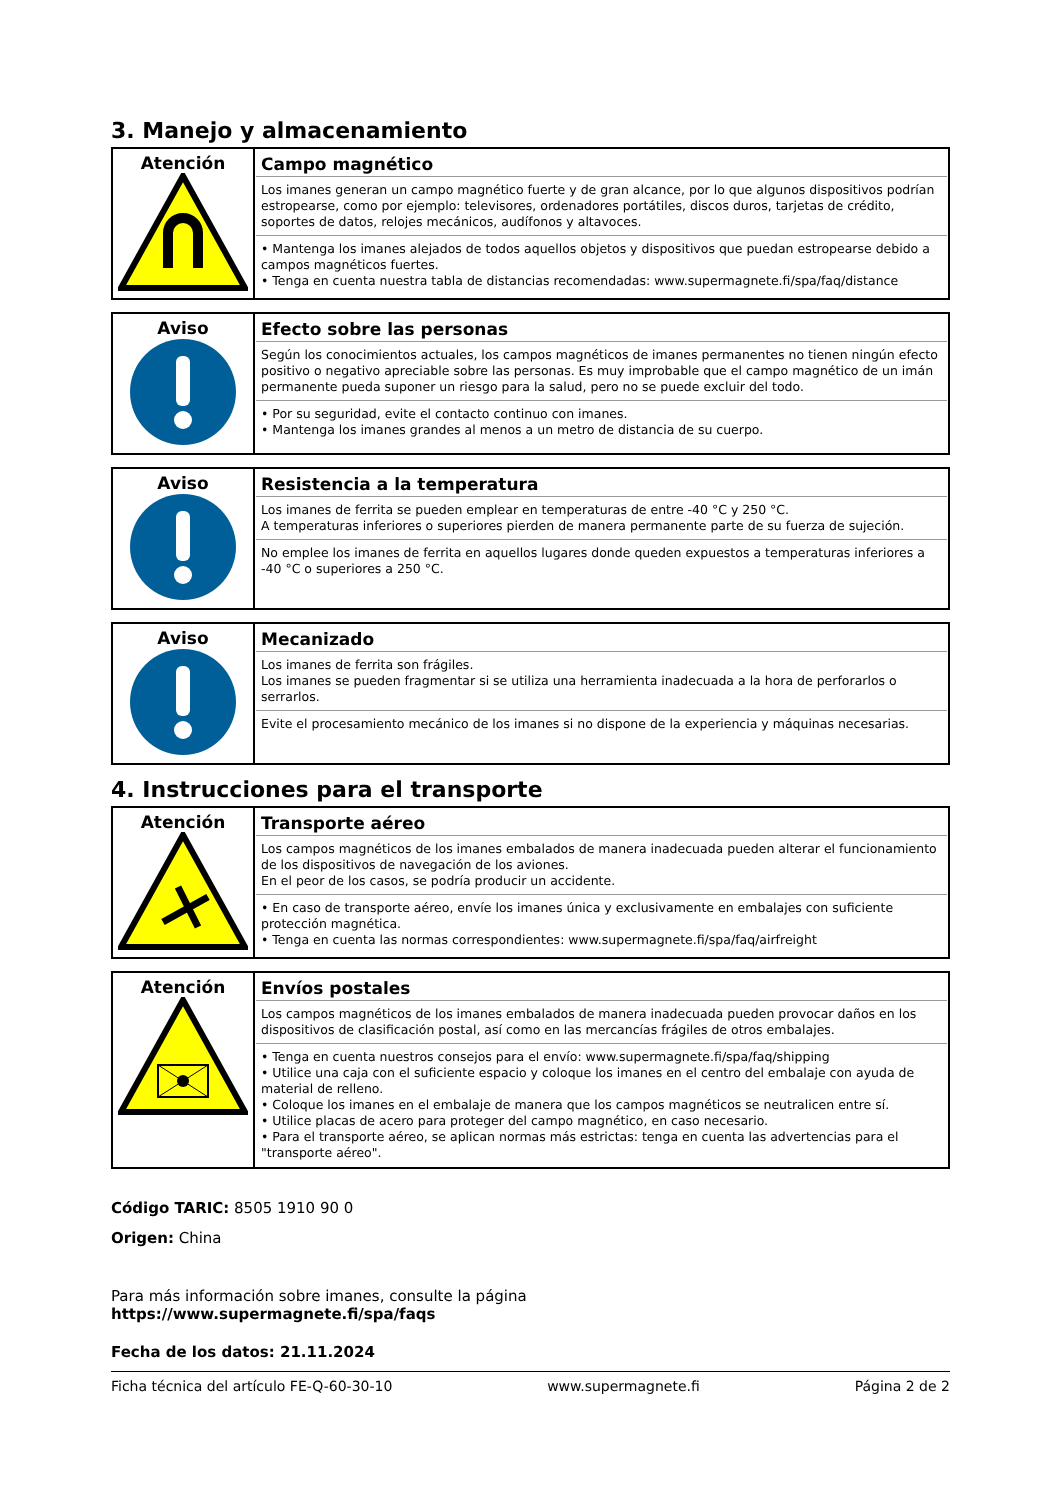3. Manejo y almacenamiento
| Atención | Campo magnético Los imanes generan un campo magnético fuerte y de gran alcance, por lo que algunos dispositivos podrían estropearse, como por ejemplo: televisores, ordenadores portátiles, discos duros, tarjetas de crédito, soportes de datos, relojes mecánicos, audífonos y altavoces. • Mantenga los imanes alejados de todos aquellos objetos y dispositivos que puedan estropearse debido a campos magnéticos fuertes. • Tenga en cuenta nuestra tabla de distancias recomendadas: www.supermagnete.fi/spa/faq/distance |
| Aviso | Efecto sobre las personas Según los conocimientos actuales, los campos magnéticos de imanes permanentes no tienen ningún efecto positivo o negativo apreciable sobre las personas. Es muy improbable que el campo magnético de un imán permanente pueda suponer un riesgo para la salud, pero no se puede excluir del todo. • Por su seguridad, evite el contacto continuo con imanes. • Mantenga los imanes grandes al menos a un metro de distancia de su cuerpo. |
| Aviso | Resistencia a la temperatura Los imanes de ferrita se pueden emplear en temperaturas de entre -40 °C y 250 °C. A temperaturas inferiores o superiores pierden de manera permanente parte de su fuerza de sujeción. No emplee los imanes de ferrita en aquellos lugares donde queden expuestos a temperaturas inferiores a -40 °C o superiores a 250 °C. |
| Aviso | Mecanizado Los imanes de ferrita son frágiles. Los imanes se pueden fragmentar si se utiliza una herramienta inadecuada a la hora de perforarlos o serrarlos. Evite el procesamiento mecánico de los imanes si no dispone de la experiencia y máquinas necesarias. |
4. Instrucciones para el transporte
| Atención | Transporte aéreo Los campos magnéticos de los imanes embalados de manera inadecuada pueden alterar el funcionamiento de los dispositivos de navegación de los aviones. En el peor de los casos, se podría producir un accidente. • En caso de transporte aéreo, envíe los imanes única y exclusivamente en embalajes con suficiente protección magnética. • Tenga en cuenta las normas correspondientes: www.supermagnete.fi/spa/faq/airfreight |
| Atención | Envíos postales Los campos magnéticos de los imanes embalados de manera inadecuada pueden provocar daños en los dispositivos de clasificación postal, así como en las mercancías frágiles de otros embalajes. • Tenga en cuenta nuestros consejos para el envío: www.supermagnete.fi/spa/faq/shipping • Utilice una caja con el suficiente espacio y coloque los imanes en el centro del embalaje con ayuda de material de relleno. • Coloque los imanes en el embalaje de manera que los campos magnéticos se neutralicen entre sí. • Utilice placas de acero para proteger del campo magnético, en caso necesario. • Para el transporte aéreo, se aplican normas más estrictas: tenga en cuenta las advertencias para el "transporte aéreo". |
Código TARIC: 8505 1910 90 0
Origen: China
Para más información sobre imanes, consulte la página
https://www.supermagnete.fi/spa/faqs
Fecha de los datos: 21.11.2024
Ficha técnica del artículo FE-Q-60-30-10 www.supermagnete.fi Página 2 de 2